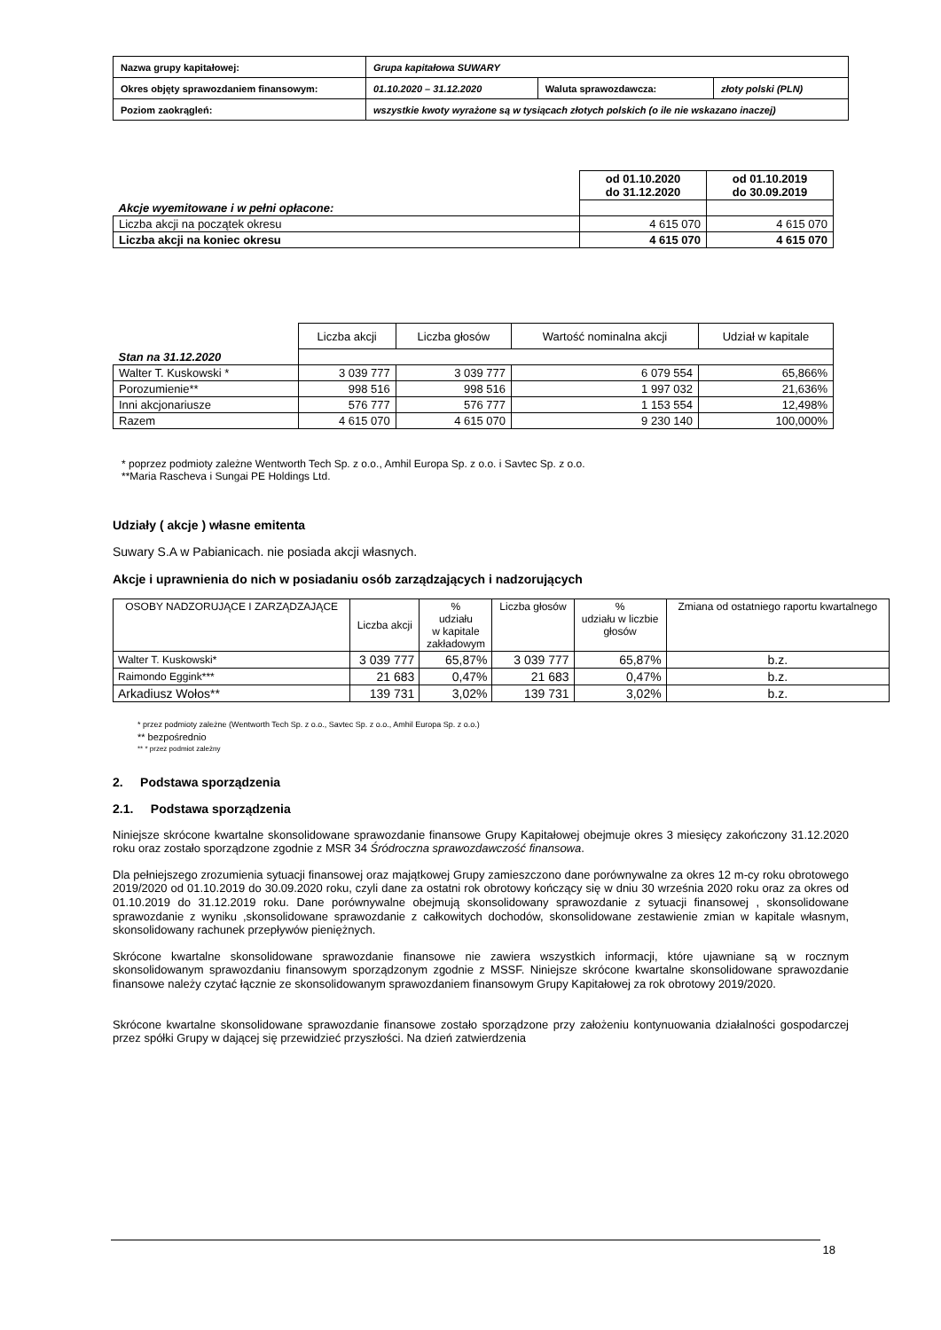| Nazwa grupy kapitałowej: | Grupa kapitałowa SUWARY | | |
| Okres objęty sprawozdaniem finansowym: | 01.10.2020 – 31.12.2020 | Waluta sprawozdawcza: | złoty polski (PLN) |
| Poziom zaokrągleń: | wszystkie kwoty wyrażone są w tysiącach złotych polskich (o ile nie wskazano inaczej) | | |
| | od 01.10.2020 do 31.12.2020 | od 01.10.2019 do 30.09.2019 |
| Akcje wyemitowane i w pełni opłacone: | | |
| Liczba akcji na początek okresu | 4 615 070 | 4 615 070 |
| Liczba akcji na koniec okresu | 4 615 070 | 4 615 070 |
| | Liczba akcji | Liczba głosów | Wartość nominalna akcji | Udział w kapitale |
| Stan na 31.12.2020 | | | | |
| Walter T. Kuskowski * | 3 039 777 | 3 039 777 | 6 079 554 | 65,866% |
| Porozumienie** | 998 516 | 998 516 | 1 997 032 | 21,636% |
| Inni akcjonariusze | 576 777 | 576 777 | 1 153 554 | 12,498% |
| Razem | 4 615 070 | 4 615 070 | 9 230 140 | 100,000% |
* poprzez podmioty zależne Wentworth Tech Sp. z o.o., Amhil Europa Sp. z o.o. i Savtec Sp. z o.o.
**Maria Rascheva i Sungai PE Holdings Ltd.
Udziały ( akcje ) własne emitenta
Suwary S.A w Pabianicach. nie posiada akcji własnych.
Akcje i uprawnienia do nich w posiadaniu osób zarządzających i nadzorujących
| OSOBY NADZORUJĄCE I ZARZĄDZAJĄCE | Liczba akcji | % udziału w kapitale zakładowym | Liczba głosów | % udziału w liczbie głosów | Zmiana od ostatniego raportu kwartalnego |
| Walter T. Kuskowski* | 3 039 777 | 65,87% | 3 039 777 | 65,87% | b.z. |
| Raimondo Eggink*** | 21 683 | 0,47% | 21 683 | 0,47% | b.z. |
| Arkadiusz Wołos** | 139 731 | 3,02% | 139 731 | 3,02% | b.z. |
* przez podmioty zależne (Wentworth Tech Sp. z o.o., Savtec Sp. z o.o., Amhil Europa Sp. z o.o.)
** bezpośrednio
** * przez podmiot zależny
2. Podstawa sporządzenia
2.1. Podstawa sporządzenia
Niniejsze skrócone kwartalne skonsolidowane sprawozdanie finansowe Grupy Kapitałowej obejmuje okres 3 miesięcy zakończony 31.12.2020 roku oraz zostało sporządzone zgodnie z MSR 34 Śródroczna sprawozdawczość finansowa.
Dla pełniejszego zrozumienia sytuacji finansowej oraz majątkowej Grupy zamieszczono dane porównywalne za okres 12 m-cy roku obrotowego 2019/2020 od 01.10.2019 do 30.09.2020 roku, czyli dane za ostatni rok obrotowy kończący się w dniu 30 września 2020 roku oraz za okres od 01.10.2019 do 31.12.2019 roku. Dane porównywalne obejmują skonsolidowany sprawozdanie z sytuacji finansowej , skonsolidowane sprawozdanie z wyniku ,skonsolidowane sprawozdanie z całkowitych dochodów, skonsolidowane zestawienie zmian w kapitale własnym, skonsolidowany rachunek przepływów pieniężnych.
Skrócone kwartalne skonsolidowane sprawozdanie finansowe nie zawiera wszystkich informacji, które ujawniane są w rocznym skonsolidowanym sprawozdaniu finansowym sporządzonym zgodnie z MSSF. Niniejsze skrócone kwartalne skonsolidowane sprawozdanie finansowe należy czytać łącznie ze skonsolidowanym sprawozdaniem finansowym Grupy Kapitałowej za rok obrotowy 2019/2020.
Skrócone kwartalne skonsolidowane sprawozdanie finansowe zostało sporządzone przy założeniu kontynuowania działalności gospodarczej przez spółki Grupy w dającej się przewidzieć przyszłości. Na dzień zatwierdzenia
18